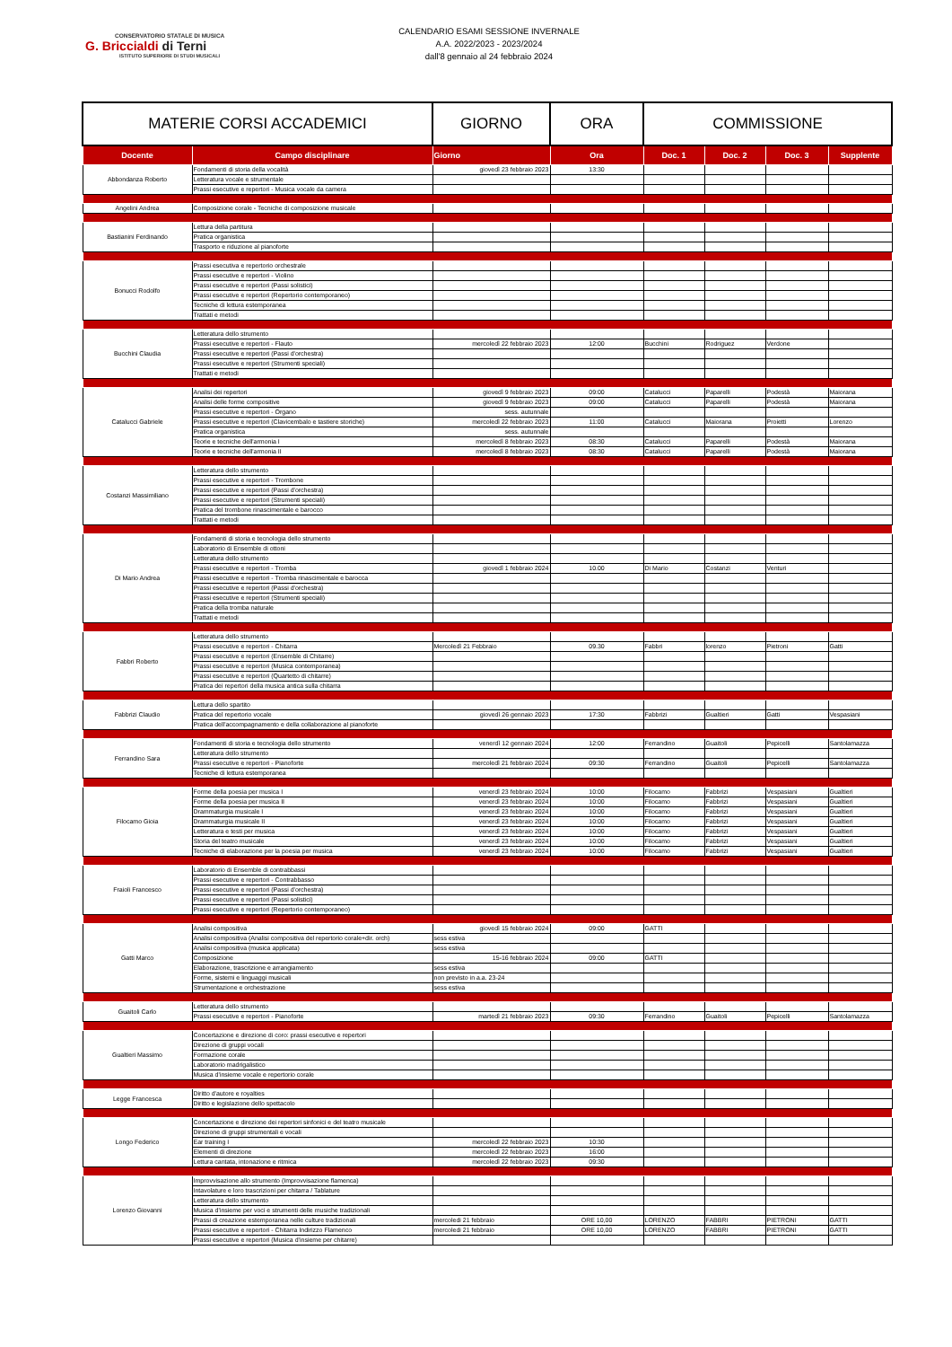CONSERVATORIO STATALE DI MUSICA
G. Briccialdi di Terni
ISTITUTO SUPERIORE DI STUDI MUSICALI
CALENDARIO ESAMI SESSIONE INVERNALE
A.A. 2022/2023 - 2023/2024
dall'8 gennaio al 24 febbraio 2024
| MATERIE CORSI ACCADEMICI | | GIORNO | ORA | COMMISSIONE | | | |
| --- | --- | --- | --- | --- | --- | --- | --- |
| Docente | Campo disciplinare | Giorno | Ora | Doc. 1 | Doc. 2 | Doc. 3 | Supplente |
| Abbondanza Roberto | Fondamenti di storia della vocalità | giovedì 23 febbraio 2023 | 13:30 | | | | |
| | Letteratura vocale e strumentale | | | | | | |
| | Prassi esecutive e repertori - Musica vocale da camera | | | | | | |
| Angelini Andrea | Composizione corale - Tecniche di composizione musicale | | | | | | |
| Bastianini Ferdinando | Lettura della partitura | | | | | | |
| | Pratica organistica | | | | | | |
| | Trasporto e riduzione al pianoforte | | | | | | |
| Bonucci Rodolfo | Prassi esecutiva e repertorio orchestrale | | | | | | |
| | Prassi esecutive e repertori - Violino | | | | | | |
| | Prassi esecutive e repertori (Passi solistici) | | | | | | |
| | Prassi esecutive e repertori (Repertorio contemporaneo) | | | | | | |
| | Tecniche di lettura estemporanea | | | | | | |
| | Trattati e metodi | | | | | | |
| Bucchini Claudia | Letteratura dello strumento | | | | | | |
| | Prassi esecutive e repertori - Flauto | mercoledì 22 febbraio 2023 | 12:00 | Bucchini | Rodriguez | Verdone | |
| | Prassi esecutive e repertori (Passi d'orchestra) | | | | | | |
| | Prassi esecutive e repertori (Strumenti speciali) | | | | | | |
| | Trattati e metodi | | | | | | |
| Catalucci Gabriele | Analisi dei repertori | giovedì 9 febbraio 2023 | 09:00 | Catalucci | Paparelli | Podestà | Maiorana |
| | Analisi delle forme compositive | giovedì 9 febbraio 2023 | 09:00 | Catalucci | Paparelli | Podestà | Maiorana |
| | Prassi esecutive e repertori - Organo | sess. autunnale | | | | | |
| | Prassi esecutive e repertori (Clavicembalo e tastiere storiche) | mercoledì 22 febbraio 2023 | 11:00 | Catalucci | Maiorana | Proietti | Lorenzo |
| | Pratica organistica | sess. autunnale | | | | | |
| | Teorie e tecniche dell'armonia I | mercoledì 8 febbraio 2023 | 08:30 | Catalucci | Paparelli | Podestà | Maiorana |
| | Teorie e tecniche dell'armonia II | mercoledì 8 febbraio 2023 | 08:30 | Catalucci | Paparelli | Podestà | Maiorana |
| Costanzi Massimiliano | Letteratura dello strumento | | | | | | |
| | Prassi esecutive e repertori - Trombone | | | | | | |
| | Prassi esecutive e repertori (Passi d'orchestra) | | | | | | |
| | Prassi esecutive e repertori (Strumenti speciali) | | | | | | |
| | Pratica del trombone rinascimentale e barocco | | | | | | |
| | Trattati e metodi | | | | | | |
| Di Mario Andrea | Fondamenti di storia e tecnologia dello strumento | | | | | | |
| | Laboratorio di Ensemble di ottoni | | | | | | |
| | Letteratura dello strumento | | | | | | |
| | Prassi esecutive e repertori - Tromba | giovedì 1 febbraio 2024 | 10.00 | Di Mario | Costanzi | Venturi | |
| | Prassi esecutive e repertori - Tromba rinascimentale e barocca | | | | | | |
| | Prassi esecutive e repertori (Passi d'orchestra) | | | | | | |
| | Prassi esecutive e repertori (Strumenti speciali) | | | | | | |
| | Pratica della tromba naturale | | | | | | |
| | Trattati e metodi | | | | | | |
| Fabbri Roberto | Letteratura dello strumento | | | | | | |
| | Prassi esecutive e repertori - Chitarra | Mercoledì 21 Febbraio | 09.30 | Fabbri | lorenzo | Pietroni | Gatti |
| | Prassi esecutive e repertori (Ensemble di Chitarre) | | | | | | |
| | Prassi esecutive e repertori (Musica contemporanea) | | | | | | |
| | Prassi esecutive e repertori (Quartetto di chitarre) | | | | | | |
| | Pratica dei repertori della musica antica sulla chitarra | | | | | | |
| Fabbrizi Claudio | Lettura dello spartito | | | | | | |
| | Pratica del repertorio vocale | giovedì 26 gennaio 2023 | 17:30 | Fabbrizi | Gualtieri | Gatti | Vespasiani |
| | Pratica dell'accompagnamento e della collaborazione al pianoforte | | | | | | |
| Ferrandino Sara | Fondamenti di storia e tecnologia dello strumento | venerdì 12 gennaio 2024 | 12:00 | Ferrandino | Guaitoli | Pepicelli | Santolamazza |
| | Letteratura dello strumento | | | | | | |
| | Prassi esecutive e repertori - Pianoforte | mercoledì 21 febbraio 2024 | 09:30 | Ferrandino | Guaitoli | Pepicelli | Santolamazza |
| | Tecniche di lettura estemporanea | | | | | | |
| Filocamo Gioia | Forme della poesia per musica I | venerdì 23 febbraio 2024 | 10:00 | Filocamo | Fabbrizi | Vespasiani | Gualtieri |
| | Forme della poesia per musica II | venerdì 23 febbraio 2024 | 10:00 | Filocamo | Fabbrizi | Vespasiani | Gualtieri |
| | Drammaturgia musicale I | venerdì 23 febbraio 2024 | 10:00 | Filocamo | Fabbrizi | Vespasiani | Gualtieri |
| | Drammaturgia musicale II | venerdì 23 febbraio 2024 | 10:00 | Filocamo | Fabbrizi | Vespasiani | Gualtieri |
| | Letteratura e testi per musica | venerdì 23 febbraio 2024 | 10:00 | Filocamo | Fabbrizi | Vespasiani | Gualtieri |
| | Storia del teatro musicale | venerdì 23 febbraio 2024 | 10:00 | Filocamo | Fabbrizi | Vespasiani | Gualtieri |
| | Tecniche di elaborazione per la poesia per musica | venerdì 23 febbraio 2024 | 10:00 | Filocamo | Fabbrizi | Vespasiani | Gualtieri |
| Fraioli Francesco | Laboratorio di Ensemble di contrabbassi | | | | | | |
| | Prassi esecutive e repertori - Contrabbasso | | | | | | |
| | Prassi esecutive e repertori (Passi d'orchestra) | | | | | | |
| | Prassi esecutive e repertori (Passi solistici) | | | | | | |
| | Prassi esecutive e repertori (Repertorio contemporaneo) | | | | | | |
| Gatti Marco | Analisi compositiva | giovedì 15 febbraio 2024 | 09:00 | GATTI | | | |
| | Analisi compositiva (Analisi compositiva del repertorio corale+dir. orch) | sess estiva | | | | | |
| | Analisi compositiva (musica applicata) | sess estiva | | | | | |
| | Composizione | 15-16 febbraio 2024 | 09:00 | GATTI | | | |
| | Elaborazione, trascrizione e arrangiamento | sess estiva | | | | | |
| | Forme, sistemi e linguaggi musicali | non previsto in a.a. 23-24 | | | | | |
| | Strumentazione e orchestrazione | sess estiva | | | | | |
| Guaitoli Carlo | Letteratura dello strumento | | | | | | |
| | Prassi esecutive e repertori - Pianoforte | martedì 21 febbraio 2023 | 09:30 | Ferrandino | Guaitoli | Pepicelli | Santolamazza |
| Gualtieri Massimo | Concertazione e direzione di coro: prassi esecutive e repertori | | | | | | |
| | Direzione di gruppi vocali | | | | | | |
| | Formazione corale | | | | | | |
| | Laboratorio madrigalistico | | | | | | |
| | Musica d'insieme vocale e repertorio corale | | | | | | |
| Legge Francesca | Diritto d'autore e royalties | | | | | | |
| | Diritto e legislazione dello spettacolo | | | | | | |
| Longo Federico | Concertazione e direzione dei repertori sinfonici e del teatro musicale | | | | | | |
| | Direzione di gruppi strumentali e vocali | | | | | | |
| | Ear training I | mercoledì 22 febbraio 2023 | 10:30 | | | | |
| | Elementi di direzione | mercoledì 22 febbraio 2023 | 16:00 | | | | |
| | Lettura cantata, intonazione e ritmica | mercoledì 22 febbraio 2023 | 09:30 | | | | |
| Lorenzo Giovanni | Improvvisazione allo strumento (Improvvisazione flamenca) | | | | | | |
| | Intavolature e loro trascrizioni per chitarra / Tablature | | | | | | |
| | Letteratura dello strumento | | | | | | |
| | Musica d'insieme per voci e strumenti delle musiche tradizionali | | | | | | |
| | Prassi di creazione estemporanea nelle culture tradizionali | mercoledi 21 febbraio | ORE 10,00 | LORENZO | FABBRI | PIETRONI | GATTI |
| | Prassi esecutive e repertori - Chitarra Indirizzo Flamenco | mercoledi 21 febbraio | ORE 10,00 | LORENZO | FABBRI | PIETRONI | GATTI |
| | Prassi esecutive e repertori (Musica d'insieme per chitarre) | | | | | | |